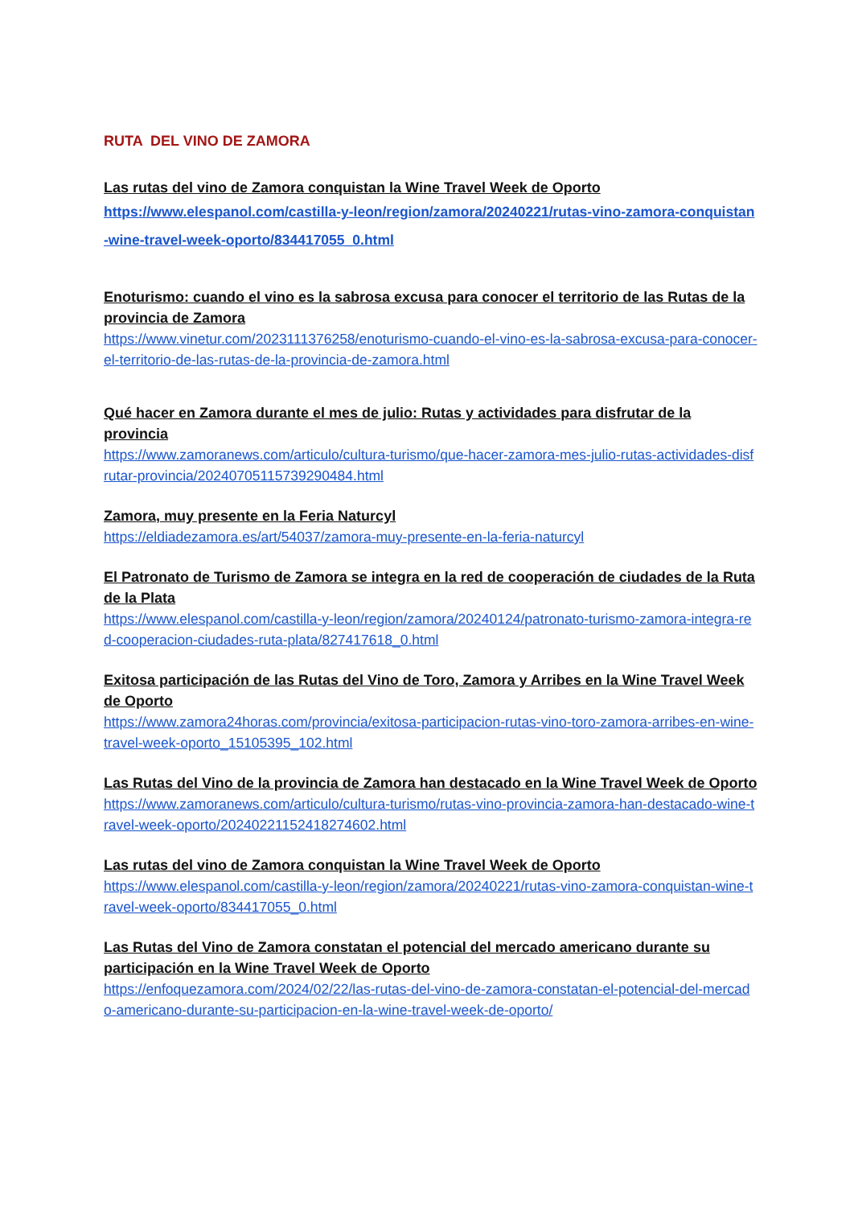RUTA DEL VINO DE ZAMORA
Las rutas del vino de Zamora conquistan la Wine Travel Week de Oporto
https://www.elespanol.com/castilla-y-leon/region/zamora/20240221/rutas-vino-zamora-conquistan-wine-travel-week-oporto/834417055_0.html
Enoturismo: cuando el vino es la sabrosa excusa para conocer el territorio de las Rutas de la provincia de Zamora
https://www.vinetur.com/2023111376258/enoturismo-cuando-el-vino-es-la-sabrosa-excusa-para-conocer-el-territorio-de-las-rutas-de-la-provincia-de-zamora.html
Qué hacer en Zamora durante el mes de julio: Rutas y actividades para disfrutar de la provincia
https://www.zamoranews.com/articulo/cultura-turismo/que-hacer-zamora-mes-julio-rutas-actividades-disfrutar-provincia/20240705115739290484.html
Zamora, muy presente en la Feria Naturcyl
https://eldiadezamora.es/art/54037/zamora-muy-presente-en-la-feria-naturcyl
El Patronato de Turismo de Zamora se integra en la red de cooperación de ciudades de la Ruta de la Plata
https://www.elespanol.com/castilla-y-leon/region/zamora/20240124/patronato-turismo-zamora-integra-red-cooperacion-ciudades-ruta-plata/827417618_0.html
Exitosa participación de las Rutas del Vino de Toro, Zamora y Arribes en la Wine Travel Week de Oporto
https://www.zamora24horas.com/provincia/exitosa-participacion-rutas-vino-toro-zamora-arribes-en-wine-travel-week-oporto_15105395_102.html
Las Rutas del Vino de la provincia de Zamora han destacado en la Wine Travel Week de Oporto
https://www.zamoranews.com/articulo/cultura-turismo/rutas-vino-provincia-zamora-han-destacado-wine-travel-week-oporto/20240221152418274602.html
Las rutas del vino de Zamora conquistan la Wine Travel Week de Oporto
https://www.elespanol.com/castilla-y-leon/region/zamora/20240221/rutas-vino-zamora-conquistan-wine-travel-week-oporto/834417055_0.html
Las Rutas del Vino de Zamora constatan el potencial del mercado americano durante su participación en la Wine Travel Week de Oporto
https://enfoquezamora.com/2024/02/22/las-rutas-del-vino-de-zamora-constatan-el-potencial-del-mercado-americano-durante-su-participacion-en-la-wine-travel-week-de-oporto/